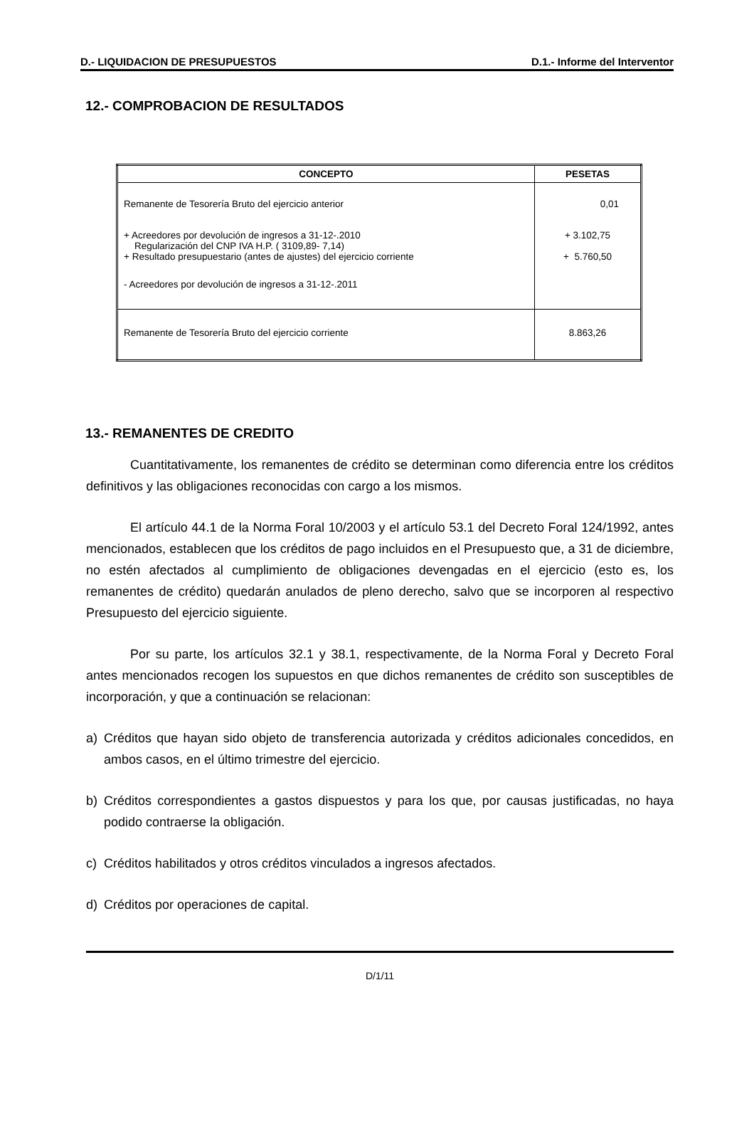D.- LIQUIDACION DE PRESUPUESTOS D.1.- Informe del Interventor
12.- COMPROBACION DE RESULTADOS
| CONCEPTO | PESETAS |
| --- | --- |
| Remanente de Tesorería Bruto del ejercicio anterior | 0,01 |
| + Acreedores por devolución de ingresos a 31-12-.2010 Regularización del CNP IVA H.P. ( 3109,89- 7,14) + Resultado presupuestario (antes de ajustes) del ejercicio corriente | + 3.102,75 + 5.760,50 |
| - Acreedores por devolución de ingresos a 31-12-.2011 | |
| Remanente de Tesorería Bruto del ejercicio corriente | 8.863,26 |
13.- REMANENTES DE CREDITO
Cuantitativamente, los remanentes de crédito se determinan como diferencia entre los créditos definitivos y las obligaciones reconocidas con cargo a los mismos.
El artículo 44.1 de la Norma Foral 10/2003 y el artículo 53.1 del Decreto Foral 124/1992, antes mencionados, establecen que los créditos de pago incluidos en el Presupuesto que, a 31 de diciembre, no estén afectados al cumplimiento de obligaciones devengadas en el ejercicio (esto es, los remanentes de crédito) quedarán anulados de pleno derecho, salvo que se incorporen al respectivo Presupuesto del ejercicio siguiente.
Por su parte, los artículos 32.1 y 38.1, respectivamente, de la Norma Foral y Decreto Foral antes mencionados recogen los supuestos en que dichos remanentes de crédito son susceptibles de incorporación, y que a continuación se relacionan:
a) Créditos que hayan sido objeto de transferencia autorizada y créditos adicionales concedidos, en ambos casos, en el último trimestre del ejercicio.
b) Créditos correspondientes a gastos dispuestos y para los que, por causas justificadas, no haya podido contraerse la obligación.
c) Créditos habilitados y otros créditos vinculados a ingresos afectados.
d) Créditos por operaciones de capital.
D/1/11